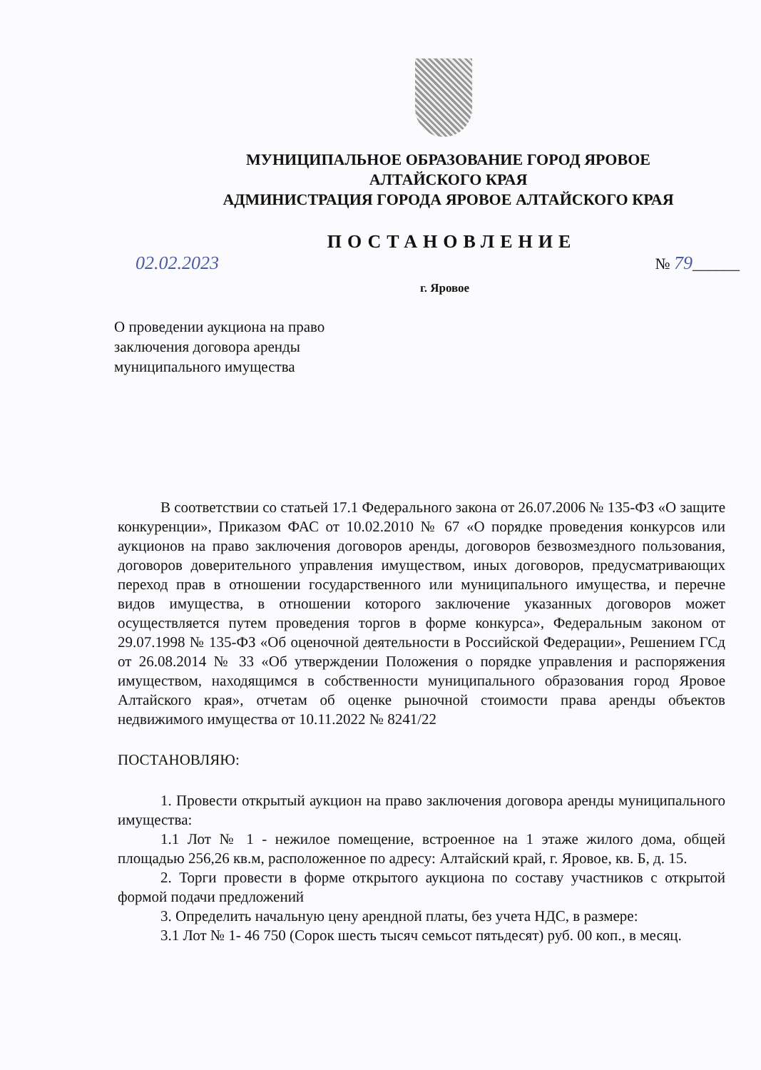МУНИЦИПАЛЬНОЕ ОБРАЗОВАНИЕ ГОРОД ЯРОВОЕ
АЛТАЙСКОГО КРАЯ
АДМИНИСТРАЦИЯ ГОРОДА ЯРОВОЕ АЛТАЙСКОГО КРАЯ
ПОСТАНОВЛЕНИЕ
02.02.2023 № 79______
г. Яровое
О проведении аукциона на право заключения договора аренды муниципального имущества
В соответствии со статьей 17.1 Федерального закона от 26.07.2006 № 135-ФЗ «О защите конкуренции», Приказом ФАС от 10.02.2010 № 67 «О порядке проведения конкурсов или аукционов на право заключения договоров аренды, договоров безвозмездного пользования, договоров доверительного управления имуществом, иных договоров, предусматривающих переход прав в отношении государственного или муниципального имущества, и перечне видов имущества, в отношении которого заключение указанных договоров может осуществляется путем проведения торгов в форме конкурса», Федеральным законом от 29.07.1998 № 135-ФЗ «Об оценочной деятельности в Российской Федерации», Решением ГСд от 26.08.2014 № 33 «Об утверждении Положения о порядке управления и распоряжения имуществом, находящимся в собственности муниципального образования город Яровое Алтайского края», отчетам об оценке рыночной стоимости права аренды объектов недвижимого имущества от 10.11.2022 № 8241/22
ПОСТАНОВЛЯЮ:
1. Провести открытый аукцион на право заключения договора аренды муниципального имущества:
1.1 Лот № 1 - нежилое помещение, встроенное на 1 этаже жилого дома, общей площадью 256,26 кв.м, расположенное по адресу: Алтайский край, г. Яровое, кв. Б, д. 15.
2. Торги провести в форме открытого аукциона по составу участников с открытой формой подачи предложений
3. Определить начальную цену арендной платы, без учета НДС, в размере:
3.1 Лот № 1- 46 750 (Сорок шесть тысяч семьсот пятьдесят) руб. 00 коп., в месяц.